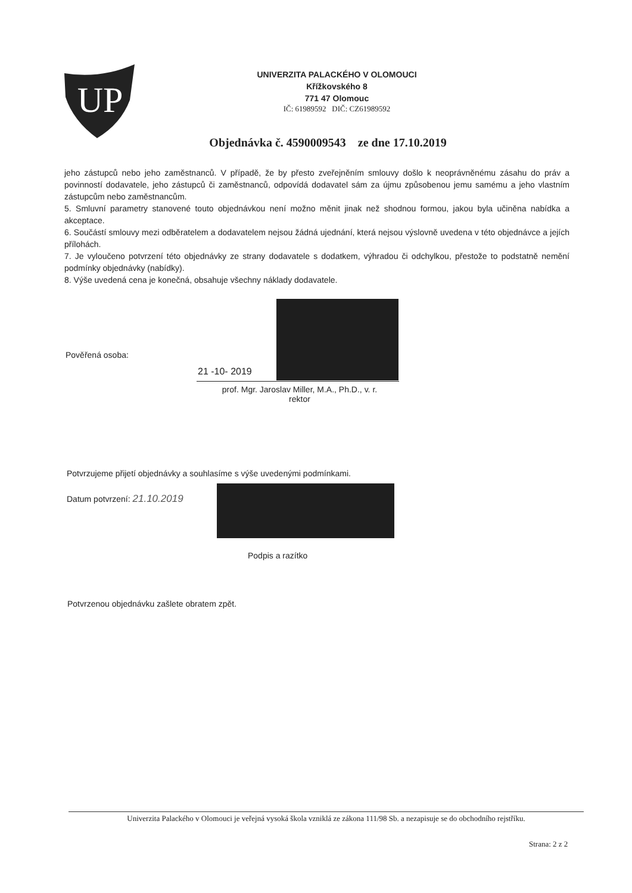UP
UNIVERZITA PALACKÉHO V OLOMOUCI
Křížkovského 8
771 47 Olomouc
IČ: 61989592 DIČ: CZ61989592
Objednávka č. 4590009543 ze dne 17.10.2019
jeho zástupců nebo jeho zaměstnanců. V případě, že by přesto zveřejněním smlouvy došlo k neoprávněnému zásahu do práv a povinností dodavatele, jeho zástupců či zaměstnanců, odpovídá dodavatel sám za újmu způsobenou jemu samému a jeho vlastním zástupcům nebo zaměstnancům.
5. Smluvní parametry stanovené touto objednávkou není možno měnit jinak než shodnou formou, jakou byla učiněna nabídka a akceptace.
6. Součástí smlouvy mezi odběratelem a dodavatelem nejsou žádná ujednání, která nejsou výslovně uvedena v této objednávce a jejích přílohách.
7. Je vyloučeno potvrzení této objednávky ze strany dodavatele s dodatkem, výhradou či odchylkou, přestože to podstatně nemění podmínky objednávky (nabídky).
8. Výše uvedená cena je konečná, obsahuje všechny náklady dodavatele.
Pověřená osoba:
21 -10- 2019
prof. Mgr. Jaroslav Miller, M.A., Ph.D., v. r.
rektor
Potvrzujeme přijetí objednávky a souhlasíme s výše uvedenými podmínkami.
Datum potvrzení: 21.10.2019
Podpis a razítko
Potvrzenou objednávku zašlete obratem zpět.
Univerzita Palackého v Olomouci je veřejná vysoká škola vzniklá ze zákona 111/98 Sb. a nezapisuje se do obchodního rejstříku.
Strana: 2 z 2